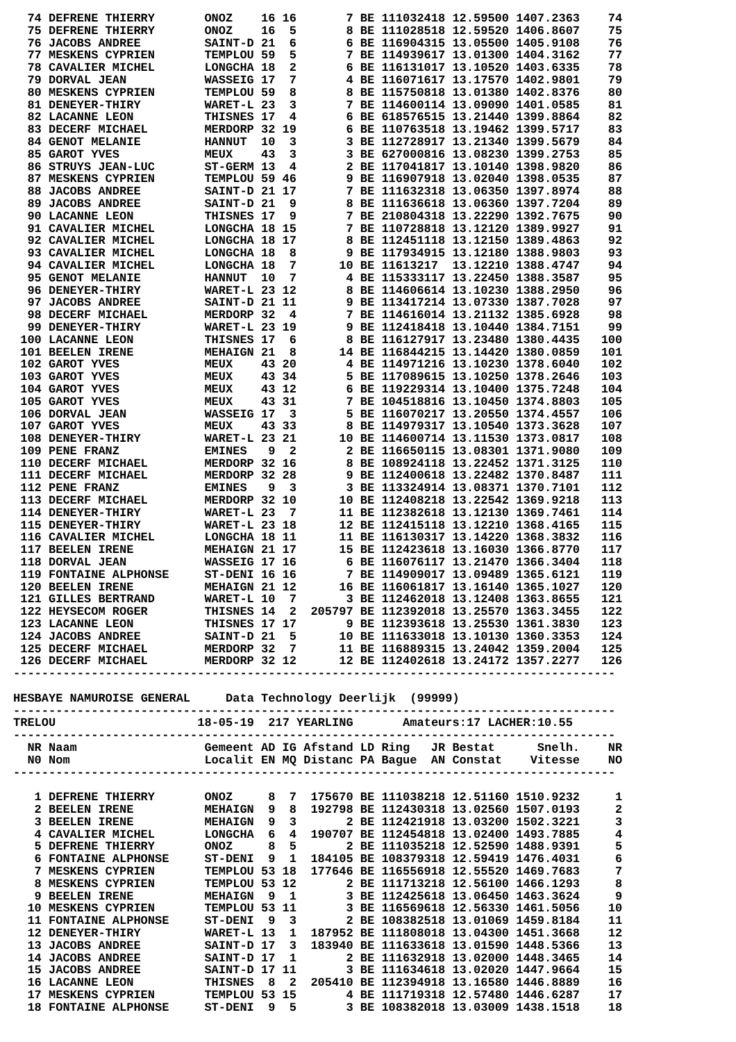| 74 | DEFRENE THIERRY | ONOZ | 16 | 16 | 7 | BE | 111032418 | 12.59500 | 1407.2363 | 74 |
| 75 | DEFRENE THIERRY | ONOZ | 16 | 5 | 8 | BE | 111028518 | 12.59520 | 1406.8607 | 75 |
| 76 | JACOBS ANDREE | SAINT-D | 21 | 6 | 6 | BE | 116904315 | 13.05500 | 1405.9108 | 76 |
| 77 | MESKENS CYPRIEN | TEMPLOU | 59 | 5 | 7 | BE | 114939617 | 13.01300 | 1404.3162 | 77 |
| 78 | CAVALIER MICHEL | LONGCHA | 18 | 2 | 6 | BE | 116131017 | 13.10520 | 1403.6335 | 78 |
| 79 | DORVAL JEAN | WASSEIG | 17 | 7 | 4 | BE | 116071617 | 13.17570 | 1402.9801 | 79 |
| 80 | MESKENS CYPRIEN | TEMPLOU | 59 | 8 | 8 | BE | 115750818 | 13.01380 | 1402.8376 | 80 |
| 81 | DENEYER-THIRY | WARET-L | 23 | 3 | 7 | BE | 114600114 | 13.09090 | 1401.0585 | 81 |
| 82 | LACANNE LEON | THISNES | 17 | 4 | 6 | BE | 618576515 | 13.21440 | 1399.8864 | 82 |
| 83 | DECERF MICHAEL | MERDORP | 32 | 19 | 6 | BE | 110763518 | 13.19462 | 1399.5717 | 83 |
| 84 | GENOT MELANIE | HANNUT | 10 | 3 | 3 | BE | 112728917 | 13.21340 | 1399.5679 | 84 |
| 85 | GAROT YVES | MEUX | 43 | 3 | 3 | BE | 627000816 | 13.08230 | 1399.2753 | 85 |
| 86 | STRUYS JEAN-LUC | ST-GERM | 13 | 4 | 2 | BE | 117041817 | 13.10140 | 1398.9820 | 86 |
| 87 | MESKENS CYPRIEN | TEMPLOU | 59 | 46 | 9 | BE | 116907918 | 13.02040 | 1398.0535 | 87 |
| 88 | JACOBS ANDREE | SAINT-D | 21 | 17 | 7 | BE | 111632318 | 13.06350 | 1397.8974 | 88 |
| 89 | JACOBS ANDREE | SAINT-D | 21 | 9 | 8 | BE | 111636618 | 13.06360 | 1397.7204 | 89 |
| 90 | LACANNE LEON | THISNES | 17 | 9 | 7 | BE | 210804318 | 13.22290 | 1392.7675 | 90 |
| 91 | CAVALIER MICHEL | LONGCHA | 18 | 15 | 7 | BE | 110728818 | 13.12120 | 1389.9927 | 91 |
| 92 | CAVALIER MICHEL | LONGCHA | 18 | 17 | 8 | BE | 112451118 | 13.12150 | 1389.4863 | 92 |
| 93 | CAVALIER MICHEL | LONGCHA | 18 | 8 | 9 | BE | 117934915 | 13.12180 | 1388.9803 | 93 |
| 94 | CAVALIER MICHEL | LONGCHA | 18 | 7 | 10 | BE | 11613217 | 13.12210 | 1388.4747 | 94 |
| 95 | GENOT MELANIE | HANNUT | 10 | 7 | 4 | BE | 115333117 | 13.22450 | 1388.3587 | 95 |
| 96 | DENEYER-THIRY | WARET-L | 23 | 12 | 8 | BE | 114606614 | 13.10230 | 1388.2950 | 96 |
| 97 | JACOBS ANDREE | SAINT-D | 21 | 11 | 9 | BE | 113417214 | 13.07330 | 1387.7028 | 97 |
| 98 | DECERF MICHAEL | MERDORP | 32 | 4 | 7 | BE | 114616014 | 13.21132 | 1385.6928 | 98 |
| 99 | DENEYER-THIRY | WARET-L | 23 | 19 | 9 | BE | 112418418 | 13.10440 | 1384.7151 | 99 |
| 100 | LACANNE LEON | THISNES | 17 | 6 | 8 | BE | 116127917 | 13.23480 | 1380.4435 | 100 |
| 101 | BEELEN IRENE | MEHAIGN | 21 | 8 | 14 | BE | 116844215 | 13.14420 | 1380.0859 | 101 |
| 102 | GAROT YVES | MEUX | 43 | 20 | 4 | BE | 114971216 | 13.10230 | 1378.6040 | 102 |
| 103 | GAROT YVES | MEUX | 43 | 34 | 5 | BE | 117089615 | 13.10250 | 1378.2646 | 103 |
| 104 | GAROT YVES | MEUX | 43 | 12 | 6 | BE | 119229314 | 13.10400 | 1375.7248 | 104 |
| 105 | GAROT YVES | MEUX | 43 | 31 | 7 | BE | 104518816 | 13.10450 | 1374.8803 | 105 |
| 106 | DORVAL JEAN | WASSEIG | 17 | 3 | 5 | BE | 116070217 | 13.20550 | 1374.4557 | 106 |
| 107 | GAROT YVES | MEUX | 43 | 33 | 8 | BE | 114979317 | 13.10540 | 1373.3628 | 107 |
| 108 | DENEYER-THIRY | WARET-L | 23 | 21 | 10 | BE | 114600714 | 13.11530 | 1373.0817 | 108 |
| 109 | PENE FRANZ | EMINES | 9 | 2 | 2 | BE | 116650115 | 13.08301 | 1371.9080 | 109 |
| 110 | DECERF MICHAEL | MERDORP | 32 | 16 | 8 | BE | 108924118 | 13.22452 | 1371.3125 | 110 |
| 111 | DECERF MICHAEL | MERDORP | 32 | 28 | 9 | BE | 112400618 | 13.22482 | 1370.8487 | 111 |
| 112 | PENE FRANZ | EMINES | 9 | 3 | 3 | BE | 113324914 | 13.08371 | 1370.7101 | 112 |
| 113 | DECERF MICHAEL | MERDORP | 32 | 10 | 10 | BE | 112408218 | 13.22542 | 1369.9218 | 113 |
| 114 | DENEYER-THIRY | WARET-L | 23 | 7 | 11 | BE | 112382618 | 13.12130 | 1369.7461 | 114 |
| 115 | DENEYER-THIRY | WARET-L | 23 | 18 | 12 | BE | 112415118 | 13.12210 | 1368.4165 | 115 |
| 116 | CAVALIER MICHEL | LONGCHA | 18 | 11 | 11 | BE | 116130317 | 13.14220 | 1368.3832 | 116 |
| 117 | BEELEN IRENE | MEHAIGN | 21 | 17 | 15 | BE | 112423618 | 13.16030 | 1366.8770 | 117 |
| 118 | DORVAL JEAN | WASSEIG | 17 | 16 | 6 | BE | 116076117 | 13.21470 | 1366.3404 | 118 |
| 119 | FONTAINE ALPHONSE | ST-DENI | 16 | 16 | 7 | BE | 114909017 | 13.09489 | 1365.6121 | 119 |
| 120 | BEELEN IRENE | MEHAIGN | 21 | 12 | 16 | BE | 116061817 | 13.16140 | 1365.1027 | 120 |
| 121 | GILLES BERTRAND | WARET-L | 10 | 7 | 3 | BE | 112462018 | 13.12408 | 1363.8655 | 121 |
| 122 | HEYSECOM ROGER | THISNES | 14 | 2 | 205797 | BE | 112392018 | 13.25570 | 1363.3455 | 122 |
| 123 | LACANNE LEON | THISNES | 17 | 17 | 9 | BE | 112393618 | 13.25530 | 1361.3830 | 123 |
| 124 | JACOBS ANDREE | SAINT-D | 21 | 5 | 10 | BE | 111633018 | 13.10130 | 1360.3353 | 124 |
| 125 | DECERF MICHAEL | MERDORP | 32 | 7 | 11 | BE | 116889315 | 13.24042 | 1359.2004 | 125 |
| 126 | DECERF MICHAEL | MERDORP | 32 | 12 | 12 | BE | 112402618 | 13.24172 | 1357.2277 | 126 |
-------------------------------------------------------------------------------------
HESBAYE NAMUROISE GENERAL Data Technology Deerlijk (99999)
-------------------------------------------------------------------------------------
TRELOU 18-05-19 217 YEARLING Amateurs:17 LACHER:10.55
-------------------------------------------------------------------------------------
| NR | Naam | Gemeent | AD | IG | Afstand | LD | Ring JR | Bestat | Snelh. | NR |
| --- | --- | --- | --- | --- | --- | --- | --- | --- | --- | --- |
| N0 | Nom | Localit | EN | MQ | Distanc | PA | Bague AN | Constat | Vitesse | NO |
| ------------------------------------------------------------------------------------- | | | | | | | | | | |
| 1 | DEFRENE THIERRY | ONOZ | 8 | 7 | 175670 | BE | 111038218 | 12.51160 | 1510.9232 | 1 |
| 2 | BEELEN IRENE | MEHAIGN | 9 | 8 | 192798 | BE | 112430318 | 13.02560 | 1507.0193 | 2 |
| 3 | BEELEN IRENE | MEHAIGN | 9 | 3 | 2 | BE | 112421918 | 13.03200 | 1502.3221 | 3 |
| 4 | CAVALIER MICHEL | LONGCHA | 6 | 4 | 190707 | BE | 112454818 | 13.02400 | 1493.7885 | 4 |
| 5 | DEFRENE THIERRY | ONOZ | 8 | 5 | 2 | BE | 111035218 | 12.52590 | 1488.9391 | 5 |
| 6 | FONTAINE ALPHONSE | ST-DENI | 9 | 1 | 184105 | BE | 108379318 | 12.59419 | 1476.4031 | 6 |
| 7 | MESKENS CYPRIEN | TEMPLOU | 53 | 18 | 177646 | BE | 116556918 | 12.55520 | 1469.7683 | 7 |
| 8 | MESKENS CYPRIEN | TEMPLOU | 53 | 12 | 2 | BE | 111713218 | 12.56100 | 1466.1293 | 8 |
| 9 | BEELEN IRENE | MEHAIGN | 9 | 1 | 3 | BE | 112425618 | 13.06450 | 1463.3624 | 9 |
| 10 | MESKENS CYPRIEN | TEMPLOU | 53 | 11 | 3 | BE | 116569618 | 12.56330 | 1461.5056 | 10 |
| 11 | FONTAINE ALPHONSE | ST-DENI | 9 | 3 | 2 | BE | 108382518 | 13.01069 | 1459.8184 | 11 |
| 12 | DENEYER-THIRY | WARET-L | 13 | 1 | 187952 | BE | 111808018 | 13.04300 | 1451.3668 | 12 |
| 13 | JACOBS ANDREE | SAINT-D | 17 | 3 | 183940 | BE | 111633618 | 13.01590 | 1448.5366 | 13 |
| 14 | JACOBS ANDREE | SAINT-D | 17 | 1 | 2 | BE | 111632918 | 13.02000 | 1448.3465 | 14 |
| 15 | JACOBS ANDREE | SAINT-D | 17 | 11 | 3 | BE | 111634618 | 13.02020 | 1447.9664 | 15 |
| 16 | LACANNE LEON | THISNES | 8 | 2 | 205410 | BE | 112394918 | 13.16580 | 1446.8889 | 16 |
| 17 | MESKENS CYPRIEN | TEMPLOU | 53 | 15 | 4 | BE | 111719318 | 12.57480 | 1446.6287 | 17 |
| 18 | FONTAINE ALPHONSE | ST-DENI | 9 | 5 | 3 | BE | 108382018 | 13.03009 | 1438.1518 | 18 |